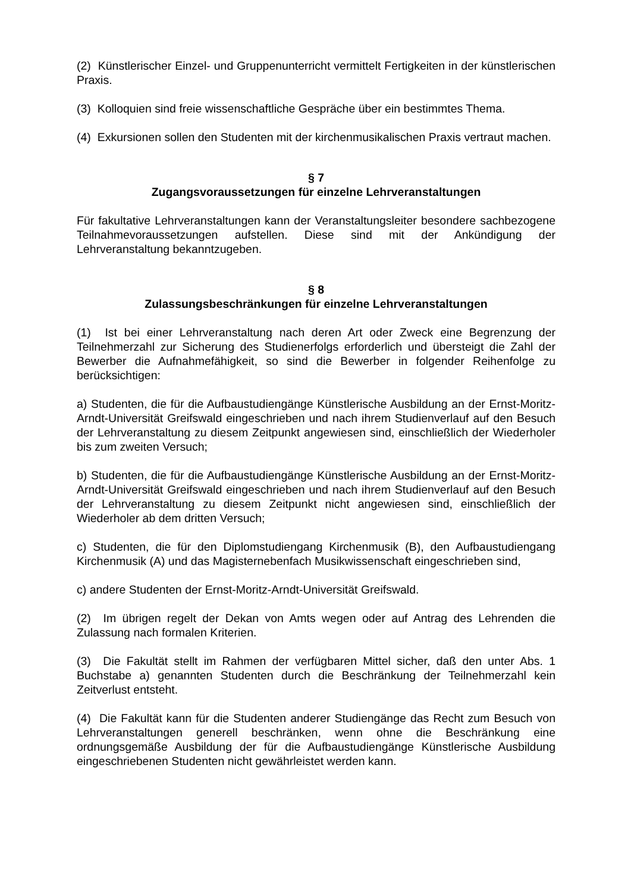(2) Künstlerischer Einzel- und Gruppenunterricht vermittelt Fertigkeiten in der künst­lerischen Praxis.
(3) Kolloquien sind freie wissenschaftliche Gespräche über ein bestimmtes Thema.
(4) Exkursionen sollen den Studenten mit der kirchenmusikalischen Praxis vertraut machen.
§ 7
Zugangsvoraussetzungen für einzelne Lehrveranstaltungen
Für fakultative Lehrveranstaltungen kann der Veranstaltungsleiter besondere sach­bezogene Teilnahmevoraussetzungen aufstellen. Diese sind mit der Ankündigung der Lehrveranstaltung bekanntzugeben.
§ 8
Zulassungsbeschränkungen für einzelne Lehrveranstaltungen
(1) Ist bei einer Lehrveranstaltung nach deren Art oder Zweck eine Begrenzung der Teilnehmerzahl zur Sicherung des Studienerfolgs erforderlich und übersteigt die Zahl der Bewerber die Aufnahmefähigkeit, so sind die Bewerber in folgender Rei­henfolge zu berücksichtigen:
a) Studenten, die für die Aufbaustudiengänge Künstlerische Ausbildung an der Ernst-Moritz-Arndt-Universität Greifswald eingeschrieben und nach ihrem Studien­verlauf auf den Besuch der Lehrveranstaltung zu diesem Zeitpunkt angewiesen sind, einschließlich der Wiederholer bis zum zweiten Versuch;
b) Studenten, die für die Aufbaustudiengänge Künstlerische Ausbildung an der Ernst-Moritz-Arndt-Universität Greifswald eingeschrieben und nach ihrem Studien­verlauf auf den Besuch der Lehrveranstaltung zu diesem Zeitpunkt nicht angewiesen sind, einschließlich der Wiederholer ab dem dritten Versuch;
c) Studenten, die für den Diplomstudiengang Kirchenmusik (B), den Aufbaustudien­gang Kirchenmusik (A) und das Magisternebenfach Musikwissenschaft eingeschrie­ben sind,
c) andere Studenten der Ernst-Moritz-Arndt-Universität Greifswald.
(2) Im übrigen regelt der Dekan von Amts wegen oder auf Antrag des Lehrenden die Zulassung nach formalen Kriterien.
(3) Die Fakultät stellt im Rahmen der verfügbaren Mittel sicher, daß den unter Abs. 1 Buchstabe a) genannten Studenten durch die Beschränkung der Teilnehmerzahl kein Zeitverlust entsteht.
(4) Die Fakultät kann für die Studenten anderer Studiengänge das Recht zum Be­such von Lehrveranstaltungen generell beschränken, wenn ohne die Beschränkung eine ordnungsgemäße Ausbildung der für die Aufbaustudiengänge Künstlerische Ausbildung eingeschriebenen Studenten nicht gewährleistet werden kann.